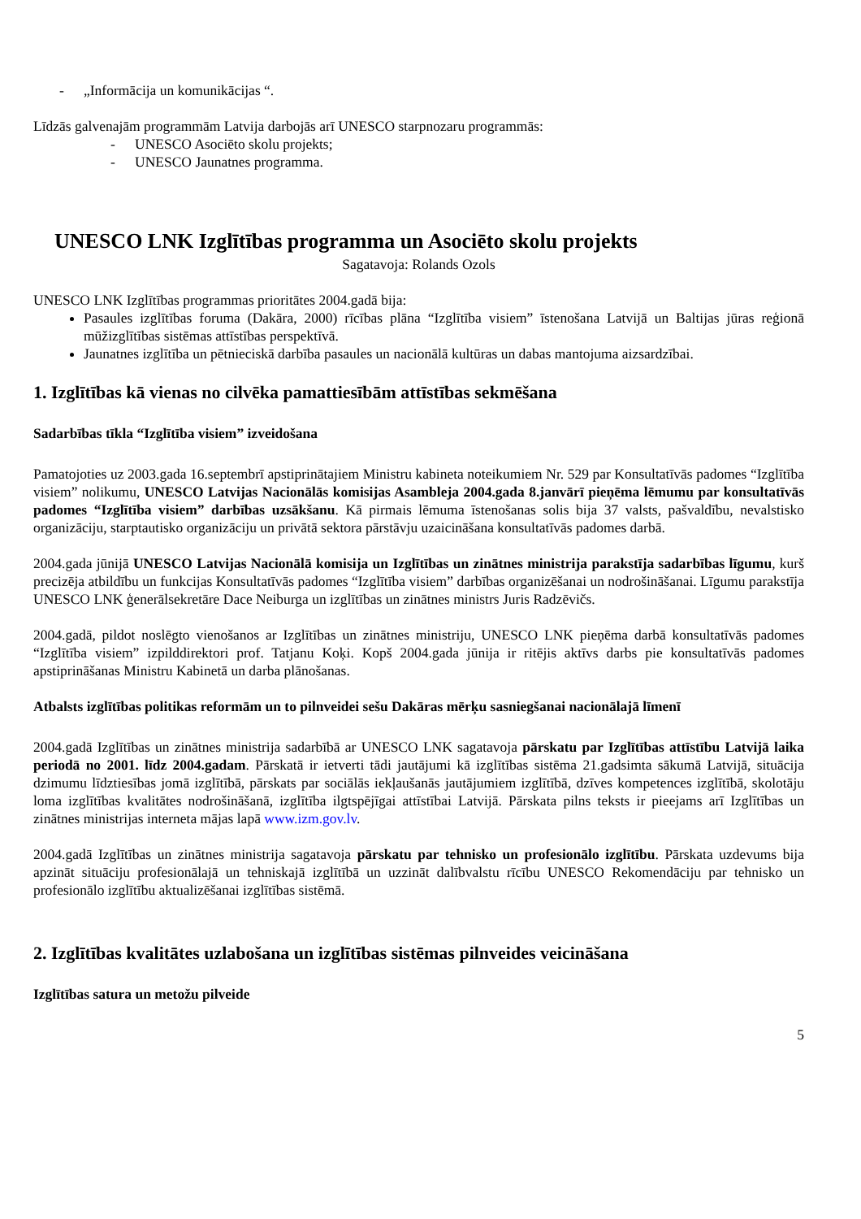- „Informācija un komunikācijas “.
Līdzās galvenajām programmām Latvija darbojās arī UNESCO starpnozaru programmās:
- UNESCO Asociēto skolu projekts;
- UNESCO Jaunatnes programma.
UNESCO LNK Izglītības programma un Asociēto skolu projekts
Sagatavoja: Rolands Ozols
UNESCO LNK Izglītības programmas prioritātes 2004.gadā bija:
Pasaules izglītības foruma (Dakāra, 2000) rīcības plāna “Izglītība visiem” īstenošana Latvijā un Baltijas jūras reģionā mūžizglītības sistēmas attīstības perspektīvā.
Jaunatnes izglītība un pētnieciskā darbība pasaules un nacionālā kultūras un dabas mantojuma aizsardzībai.
1. Izglītības kā vienas no cilvēka pamattiesībām attīstības sekmēšana
Sadarbības tīkla “Izglītība visiem” izveidošana
Pamatojoties uz 2003.gada 16.septembrī apstiprinātajiem Ministru kabineta noteikumiem Nr. 529 par Konsultatīvās padomes “Izglītība visiem” nolikumu, UNESCO Latvijas Nacionālās komisijas Asambleja 2004.gada 8.janvārī pieņēma lēmumu par konsultatīvās padomes “Izglītība visiem” darbības uzsākšanu. Kā pirmais lēmuma īstenošanas solis bija 37 valsts, pašvaldību, nevalstisko organizāciju, starptautisko organizāciju un privātā sektora pārstāvju uzaicināšana konsultatīvās padomes darbā.
2004.gada jūnijā UNESCO Latvijas Nacionālā komisija un Izglītības un zinātnes ministrija parakstīja sadarbības līgumu, kurš precizēja atbildību un funkcijas Konsultatīvās padomes “Izglītība visiem” darbības organizēšanai un nodrošināšanai. Līgumu parakstīja UNESCO LNK ģenerālsekretāre Dace Neiburga un izglītības un zinātnes ministrs Juris Radzēvičs.
2004.gadā, pildot noslēgto vienošanos ar Izglītības un zinātnes ministriju, UNESCO LNK pieņēma darbā konsultatīvās padomes “Izglītība visiem” izpilddirektori prof. Tatjanu Koķi. Kopš 2004.gada jūnija ir ritējis aktīvs darbs pie konsultatīvās padomes apstiprināšanas Ministru Kabinetā un darba plānošanas.
Atbalsts izglītības politikas reformām un to pilnveidei sešu Dakāras mērķu sasniegšanai nacionālajā līmenī
2004.gadā Izglītības un zinātnes ministrija sadarbībā ar UNESCO LNK sagatavoja pārskatu par Izglītības attīstību Latvijā laika periodā no 2001. līdz 2004.gadam. Pārskatā ir ietverti tādi jautājumi kā izglītības sistēma 21.gadsimta sākumā Latvijā, situācija dzimumu līdztiesības jomā izglītībā, pārskats par sociālās iekļaušanās jautājumiem izglītībā, dzīves kompetences izglītībā, skolotāju loma izglītības kvalitātes nodrošināšanā, izglītība ilgtspējīgai attīstībai Latvijā. Pārskata pilns teksts ir pieejams arī Izglītības un zinātnes ministrijas interneta mājas lapā www.izm.gov.lv.
2004.gadā Izglītības un zinātnes ministrija sagatavoja pārskatu par tehnisko un profesionālo izglītību. Pārskata uzdevums bija apzināt situāciju profesionālajā un tehniskajā izglītībā un uzzināt dalībvalstu rīcību UNESCO Rekomendāciju par tehnisko un profesionālo izglītību aktualizēšanai izglītības sistēmā.
2. Izglītības kvalitātes uzlabošana un izglītības sistēmas pilnveides veicināšana
Izglītības satura un metožu pilveide
5